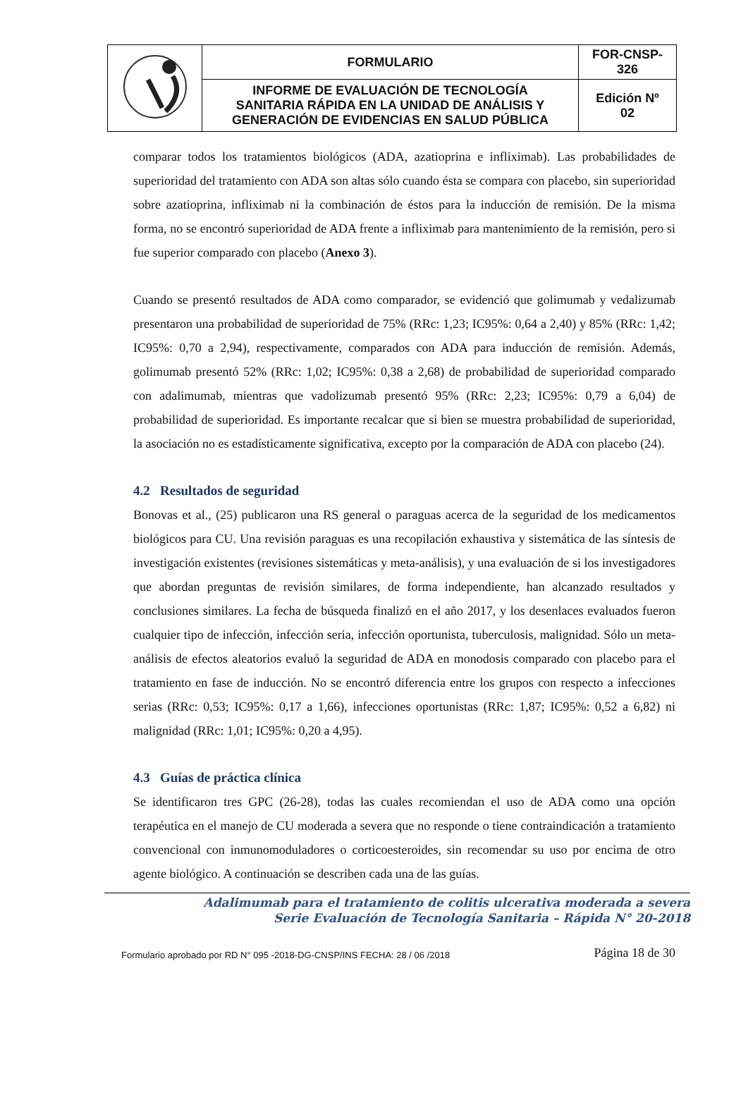| | FORMULARIO | FOR-CNSP- 326 |
| | INFORME DE EVALUACIÓN DE TECNOLOGÍA SANITARIA RÁPIDA EN LA UNIDAD DE ANÁLISIS Y GENERACIÓN DE EVIDENCIAS EN SALUD PÚBLICA | Edición Nº 02 |
comparar todos los tratamientos biológicos (ADA, azatioprina e infliximab). Las probabilidades de superioridad del tratamiento con ADA son altas sólo cuando ésta se compara con placebo, sin superioridad sobre azatioprina, infliximab ni la combinación de éstos para la inducción de remisión. De la misma forma, no se encontró superioridad de ADA frente a infliximab para mantenimiento de la remisión, pero si fue superior comparado con placebo (Anexo 3).
Cuando se presentó resultados de ADA como comparador, se evidenció que golimumab y vedalizumab presentaron una probabilidad de superioridad de 75% (RRc: 1,23; IC95%: 0,64 a 2,40) y 85% (RRc: 1,42; IC95%: 0,70 a 2,94), respectivamente, comparados con ADA para inducción de remisión. Además, golimumab presentó 52% (RRc: 1,02; IC95%: 0,38 a 2,68) de probabilidad de superioridad comparado con adalimumab, mientras que vadolizumab presentó 95% (RRc: 2,23; IC95%: 0,79 a 6,04) de probabilidad de superioridad. Es importante recalcar que si bien se muestra probabilidad de superioridad, la asociación no es estadísticamente significativa, excepto por la comparación de ADA con placebo (24).
4.2 Resultados de seguridad
Bonovas et al., (25) publicaron una RS general o paraguas acerca de la seguridad de los medicamentos biológicos para CU. Una revisión paraguas es una recopilación exhaustiva y sistemática de las síntesis de investigación existentes (revisiones sistemáticas y meta-análisis), y una evaluación de si los investigadores que abordan preguntas de revisión similares, de forma independiente, han alcanzado resultados y conclusiones similares. La fecha de búsqueda finalizó en el año 2017, y los desenlaces evaluados fueron cualquier tipo de infección, infección seria, infección oportunista, tuberculosis, malignidad. Sólo un meta-análisis de efectos aleatorios evaluó la seguridad de ADA en monodosis comparado con placebo para el tratamiento en fase de inducción. No se encontró diferencia entre los grupos con respecto a infecciones serias (RRc: 0,53; IC95%: 0,17 a 1,66), infecciones oportunistas (RRc: 1,87; IC95%: 0,52 a 6,82) ni malignidad (RRc: 1,01; IC95%: 0,20 a 4,95).
4.3 Guías de práctica clínica
Se identificaron tres GPC (26-28), todas las cuales recomiendan el uso de ADA como una opción terapéutica en el manejo de CU moderada a severa que no responde o tiene contraindicación a tratamiento convencional con inmunomoduladores o corticoesteroides, sin recomendar su uso por encima de otro agente biológico. A continuación se describen cada una de las guías.
Adalimumab para el tratamiento de colitis ulcerativa moderada a severa
Serie Evaluación de Tecnología Sanitaria – Rápida N° 20-2018
Formulario aprobado por RD N° 095 -2018-DG-CNSP/INS FECHA: 28 / 06 /2018 Página 18 de 30